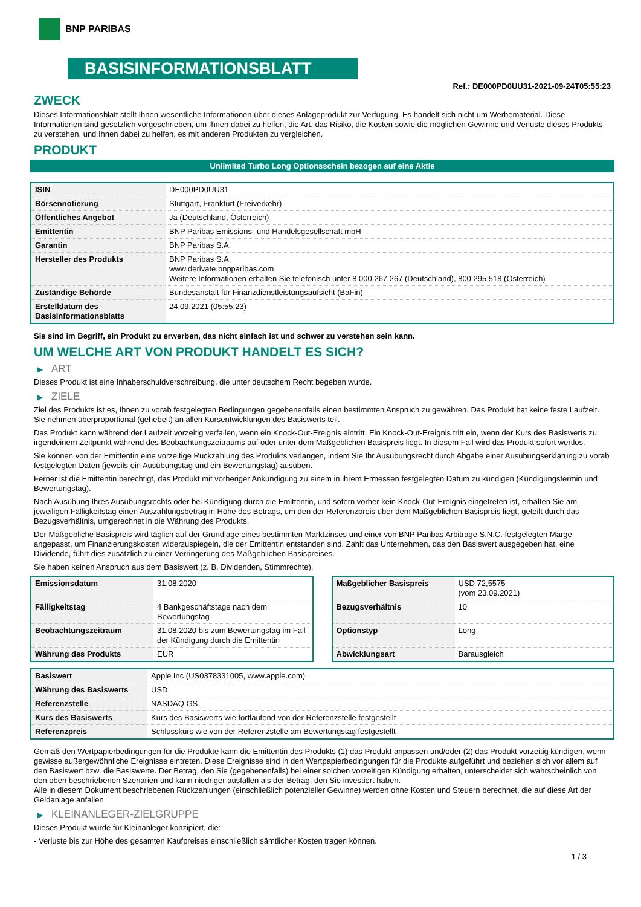BNP PARIBAS
BASISINFORMATIONSBLATT
Ref.: DE000PD0UU31-2021-09-24T05:55:23
ZWECK
Dieses Informationsblatt stellt Ihnen wesentliche Informationen über dieses Anlageprodukt zur Verfügung. Es handelt sich nicht um Werbematerial. Diese Informationen sind gesetzlich vorgeschrieben, um Ihnen dabei zu helfen, die Art, das Risiko, die Kosten sowie die möglichen Gewinne und Verluste dieses Produkts zu verstehen, und Ihnen dabei zu helfen, es mit anderen Produkten zu vergleichen.
PRODUKT
Unlimited Turbo Long Optionsschein bezogen auf eine Aktie
| ISIN | DE000PD0UU31 |
| Börsennotierung | Stuttgart, Frankfurt (Freiverkehr) |
| Öffentliches Angebot | Ja (Deutschland, Österreich) |
| Emittentin | BNP Paribas Emissions- und Handelsgesellschaft mbH |
| Garantin | BNP Paribas S.A. |
| Hersteller des Produkts | BNP Paribas S.A. www.derivate.bnpparibas.com Weitere Informationen erhalten Sie telefonisch unter 8 000 267 267 (Deutschland), 800 295 518 (Österreich) |
| Zuständige Behörde | Bundesanstalt für Finanzdienstleistungsaufsicht (BaFin) |
| Erstelldatum des Basisinformationsblatts | 24.09.2021 (05:55:23) |
Sie sind im Begriff, ein Produkt zu erwerben, das nicht einfach ist und schwer zu verstehen sein kann.
UM WELCHE ART VON PRODUKT HANDELT ES SICH?
▶ ART
Dieses Produkt ist eine Inhaberschuldverschreibung, die unter deutschem Recht begeben wurde.
▶ ZIELE
Ziel des Produkts ist es, Ihnen zu vorab festgelegten Bedingungen gegebenenfalls einen bestimmten Anspruch zu gewähren. Das Produkt hat keine feste Laufzeit. Sie nehmen überproportional (gehebelt) an allen Kursentwicklungen des Basiswerts teil.
Das Produkt kann während der Laufzeit vorzeitig verfallen, wenn ein Knock-Out-Ereignis eintritt. Ein Knock-Out-Ereignis tritt ein, wenn der Kurs des Basiswerts zu irgendeinem Zeitpunkt während des Beobachtungszeitraums auf oder unter dem Maßgeblichen Basispreis liegt. In diesem Fall wird das Produkt sofort wertlos.
Sie können von der Emittentin eine vorzeitige Rückzahlung des Produkts verlangen, indem Sie Ihr Ausübungsrecht durch Abgabe einer Ausübungserklärung zu vorab festgelegten Daten (jeweils ein Ausübungstag und ein Bewertungstag) ausüben.
Ferner ist die Emittentin berechtigt, das Produkt mit vorheriger Ankündigung zu einem in ihrem Ermessen festgelegten Datum zu kündigen (Kündigungstermin und Bewertungstag).
Nach Ausübung Ihres Ausübungsrechts oder bei Kündigung durch die Emittentin, und sofern vorher kein Knock-Out-Ereignis eingetreten ist, erhalten Sie am jeweiligen Fälligkeitstag einen Auszahlungsbetrag in Höhe des Betrags, um den der Referenzpreis über dem Maßgeblichen Basispreis liegt, geteilt durch das Bezugsverhältnis, umgerechnet in die Währung des Produkts.
Der Maßgebliche Basispreis wird täglich auf der Grundlage eines bestimmten Marktzinses und einer von BNP Paribas Arbitrage S.N.C. festgelegten Marge angepasst, um Finanzierungskosten widerzuspiegeln, die der Emittentin entstanden sind. Zahlt das Unternehmen, das den Basiswert ausgegeben hat, eine Dividende, führt dies zusätzlich zu einer Verringerung des Maßgeblichen Basispreises.
Sie haben keinen Anspruch aus dem Basiswert (z. B. Dividenden, Stimmrechte).
| Emissionsdatum | 31.08.2020 |
| Fälligkeitstag | 4 Bankgeschäftstage nach dem Bewertungstag |
| Beobachtungszeitraum | 31.08.2020 bis zum Bewertungstag im Fall der Kündigung durch die Emittentin |
| Währung des Produkts | EUR |
| Maßgeblicher Basispreis | USD 72,5575 (vom 23.09.2021) |
| Bezugsverhältnis | 10 |
| Optionstyp | Long |
| Abwicklungsart | Barausgleich |
| Basiswert | Apple Inc (US0378331005, www.apple.com) |
| Währung des Basiswerts | USD |
| Referenzstelle | NASDAQ GS |
| Kurs des Basiswerts | Kurs des Basiswerts wie fortlaufend von der Referenzstelle festgestellt |
| Referenzpreis | Schlusskurs wie von der Referenzstelle am Bewertungstag festgestellt |
Gemäß den Wertpapierbedingungen für die Produkte kann die Emittentin des Produkts (1) das Produkt anpassen und/oder (2) das Produkt vorzeitig kündigen, wenn gewisse außergewöhnliche Ereignisse eintreten. Diese Ereignisse sind in den Wertpapierbedingungen für die Produkte aufgeführt und beziehen sich vor allem auf den Basiswert bzw. die Basiswerte. Der Betrag, den Sie (gegebenenfalls) bei einer solchen vorzeitigen Kündigung erhalten, unterscheidet sich wahrscheinlich von den oben beschriebenen Szenarien und kann niedriger ausfallen als der Betrag, den Sie investiert haben.
Alle in diesem Dokument beschriebenen Rückzahlungen (einschließlich potenzieller Gewinne) werden ohne Kosten und Steuern berechnet, die auf diese Art der Geldanlage anfallen.
▶ KLEINANLEGER-ZIELGRUPPE
Dieses Produkt wurde für Kleinanleger konzipiert, die:
- Verluste bis zur Höhe des gesamten Kaufpreises einschließlich sämtlicher Kosten tragen können.
1 / 3